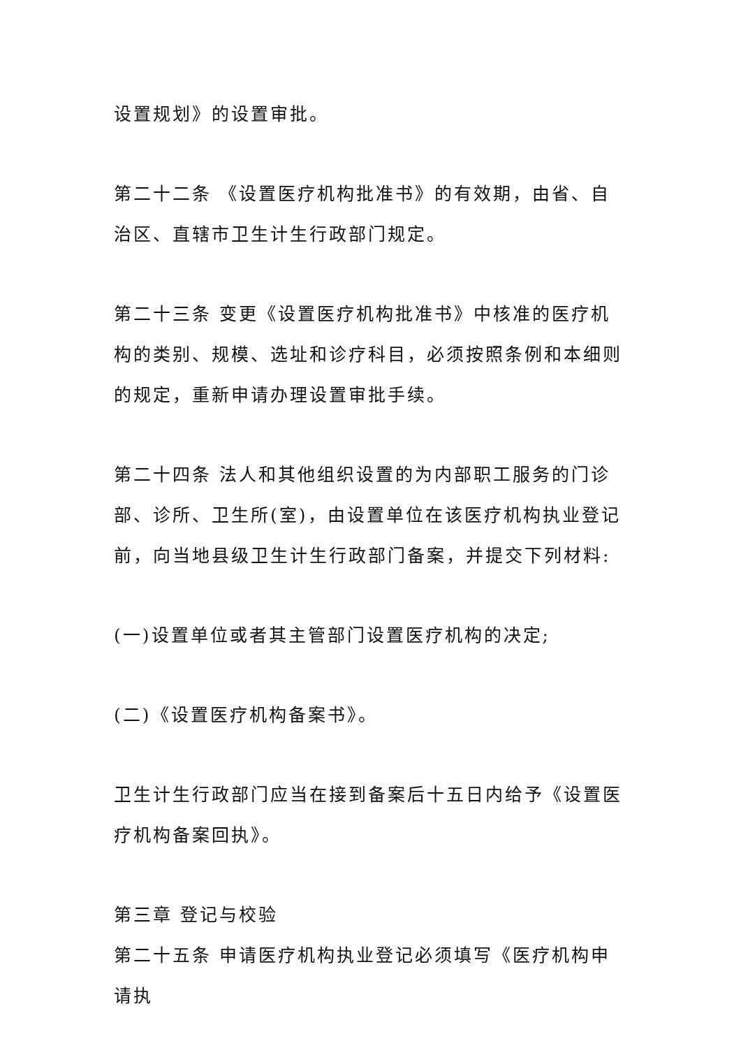设置规划》的设置审批。
第二十二条 《设置医疗机构批准书》的有效期，由省、自治区、直辖市卫生计生行政部门规定。
第二十三条 变更《设置医疗机构批准书》中核准的医疗机构的类别、规模、选址和诊疗科目，必须按照条例和本细则的规定，重新申请办理设置审批手续。
第二十四条 法人和其他组织设置的为内部职工服务的门诊部、诊所、卫生所(室)，由设置单位在该医疗机构执业登记前，向当地县级卫生计生行政部门备案，并提交下列材料:
(一)设置单位或者其主管部门设置医疗机构的决定;
(二)《设置医疗机构备案书》。
卫生计生行政部门应当在接到备案后十五日内给予《设置医疗机构备案回执》。
第三章 登记与校验
第二十五条 申请医疗机构执业登记必须填写《医疗机构申请执